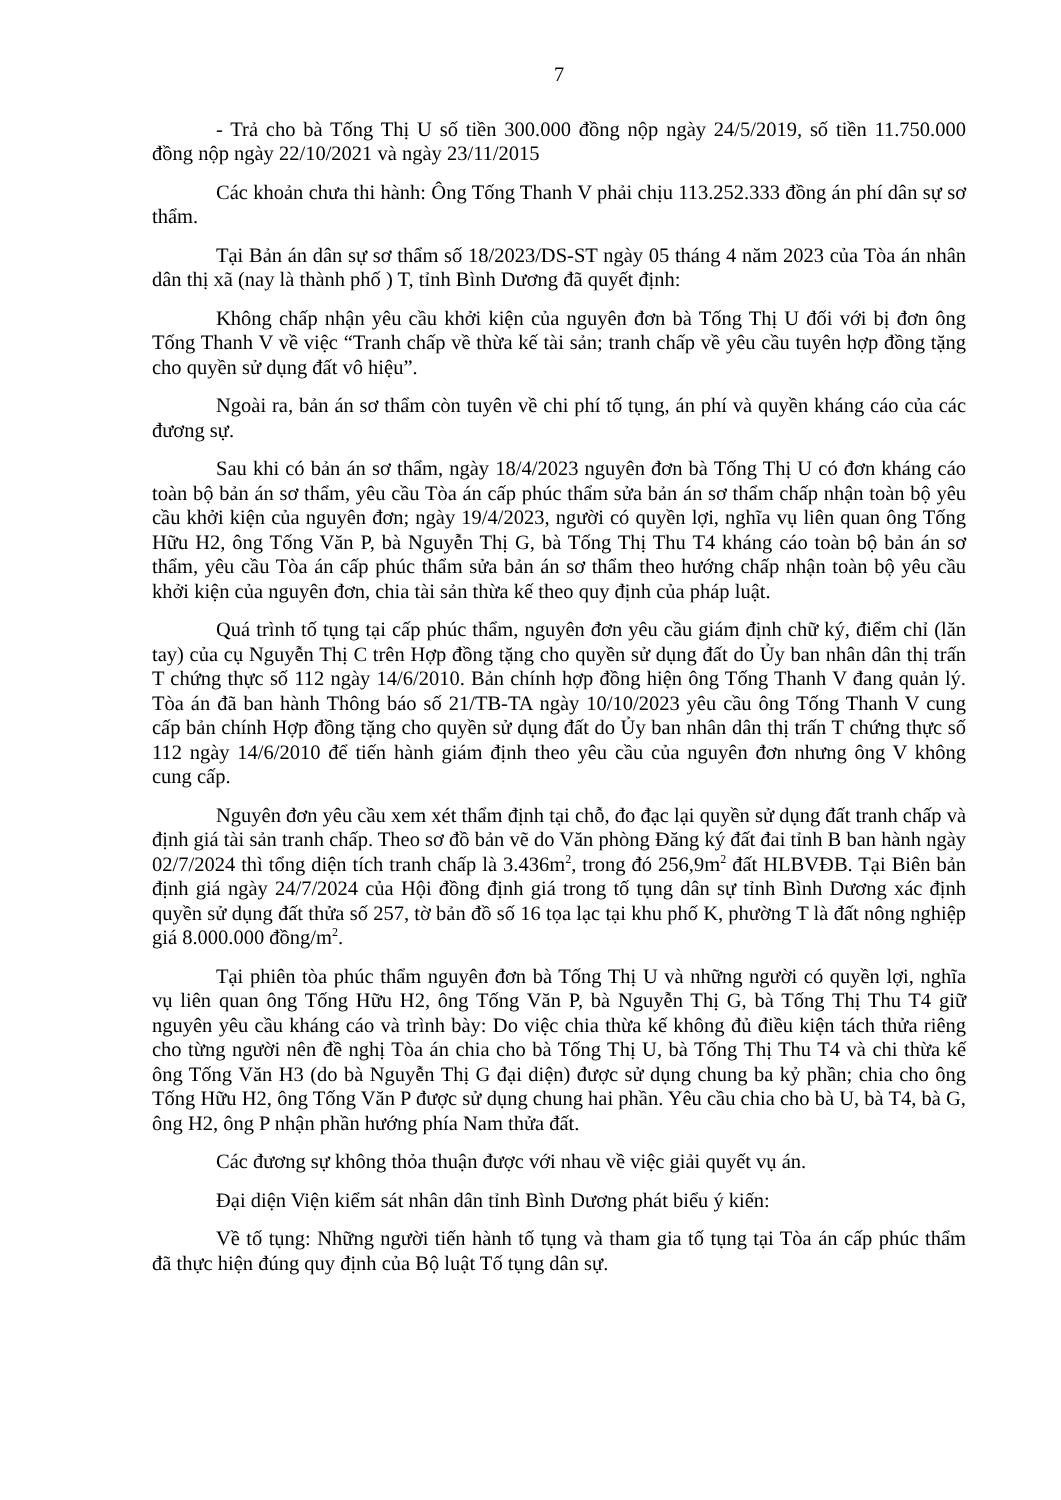7
- Trả cho bà Tống Thị U số tiền 300.000 đồng nộp ngày 24/5/2019, số tiền 11.750.000 đồng nộp ngày 22/10/2021 và ngày 23/11/2015
Các khoản chưa thi hành: Ông Tống Thanh V phải chịu 113.252.333 đồng án phí dân sự sơ thẩm.
Tại Bản án dân sự sơ thẩm số 18/2023/DS-ST ngày 05 tháng 4 năm 2023 của Tòa án nhân dân thị xã (nay là thành phố ) T, tỉnh Bình Dương đã quyết định:
Không chấp nhận yêu cầu khởi kiện của nguyên đơn bà Tống Thị U đối với bị đơn ông Tống Thanh V về việc “Tranh chấp về thừa kế tài sản; tranh chấp về yêu cầu tuyên hợp đồng tặng cho quyền sử dụng đất vô hiệu”.
Ngoài ra, bản án sơ thẩm còn tuyên về chi phí tố tụng, án phí và quyền kháng cáo của các đương sự.
Sau khi có bản án sơ thẩm, ngày 18/4/2023 nguyên đơn bà Tống Thị U có đơn kháng cáo toàn bộ bản án sơ thẩm, yêu cầu Tòa án cấp phúc thẩm sửa bản án sơ thẩm chấp nhận toàn bộ yêu cầu khởi kiện của nguyên đơn; ngày 19/4/2023, người có quyền lợi, nghĩa vụ liên quan ông Tống Hữu H2, ông Tống Văn P, bà Nguyễn Thị G, bà Tống Thị Thu T4 kháng cáo toàn bộ bản án sơ thẩm, yêu cầu Tòa án cấp phúc thẩm sửa bản án sơ thẩm theo hướng chấp nhận toàn bộ yêu cầu khởi kiện của nguyên đơn, chia tài sản thừa kế theo quy định của pháp luật.
Quá trình tố tụng tại cấp phúc thẩm, nguyên đơn yêu cầu giám định chữ ký, điểm chỉ (lăn tay) của cụ Nguyễn Thị C trên Hợp đồng tặng cho quyền sử dụng đất do Ủy ban nhân dân thị trấn T chứng thực số 112 ngày 14/6/2010. Bản chính hợp đồng hiện ông Tống Thanh V đang quản lý. Tòa án đã ban hành Thông báo số 21/TB-TA ngày 10/10/2023 yêu cầu ông Tống Thanh V cung cấp bản chính Hợp đồng tặng cho quyền sử dụng đất do Ủy ban nhân dân thị trấn T chứng thực số 112 ngày 14/6/2010 để tiến hành giám định theo yêu cầu của nguyên đơn nhưng ông V không cung cấp.
Nguyên đơn yêu cầu xem xét thẩm định tại chỗ, đo đạc lại quyền sử dụng đất tranh chấp và định giá tài sản tranh chấp. Theo sơ đồ bản vẽ do Văn phòng Đăng ký đất đai tỉnh B ban hành ngày 02/7/2024 thì tổng diện tích tranh chấp là 3.436m<sup>2</sup>, trong đó 256,9m<sup>2</sup> đất HLBVĐB. Tại Biên bản định giá ngày 24/7/2024 của Hội đồng định giá trong tố tụng dân sự tỉnh Bình Dương xác định quyền sử dụng đất thửa số 257, tờ bản đồ số 16 tọa lạc tại khu phố K, phường T là đất nông nghiệp giá 8.000.000 đồng/m<sup>2</sup>.
Tại phiên tòa phúc thẩm nguyên đơn bà Tống Thị U và những người có quyền lợi, nghĩa vụ liên quan ông Tống Hữu H2, ông Tống Văn P, bà Nguyễn Thị G, bà Tống Thị Thu T4 giữ nguyên yêu cầu kháng cáo và trình bày: Do việc chia thừa kế không đủ điều kiện tách thửa riêng cho từng người nên đề nghị Tòa án chia cho bà Tống Thị U, bà Tống Thị Thu T4 và chi thừa kế ông Tống Văn H3 (do bà Nguyễn Thị G đại diện) được sử dụng chung ba kỷ phần; chia cho ông Tống Hữu H2, ông Tống Văn P được sử dụng chung hai phần. Yêu cầu chia cho bà U, bà T4, bà G, ông H2, ông P nhận phần hướng phía Nam thửa đất.
Các đương sự không thỏa thuận được với nhau về việc giải quyết vụ án.
Đại diện Viện kiểm sát nhân dân tỉnh Bình Dương phát biểu ý kiến:
Về tố tụng: Những người tiến hành tố tụng và tham gia tố tụng tại Tòa án cấp phúc thẩm đã thực hiện đúng quy định của Bộ luật Tố tụng dân sự.